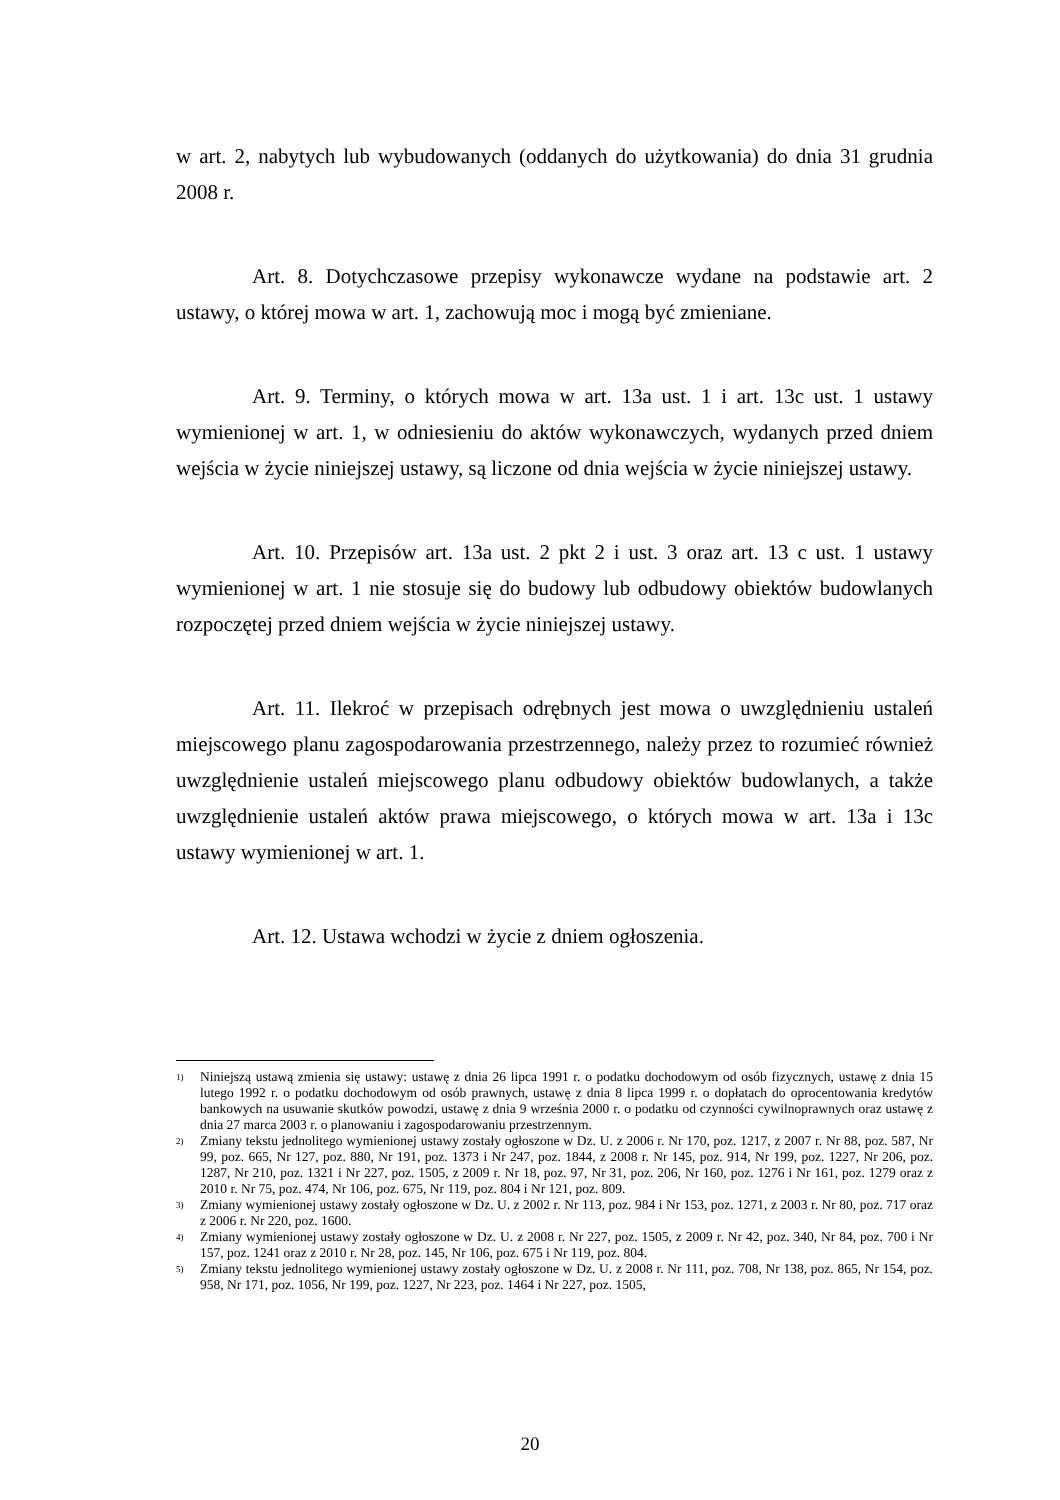w art. 2, nabytych lub wybudowanych (oddanych do użytkowania) do dnia 31 grudnia 2008 r.
Art. 8. Dotychczasowe przepisy wykonawcze wydane na podstawie art. 2 ustawy, o której mowa w art. 1, zachowują moc i mogą być zmieniane.
Art. 9. Terminy, o których mowa w art. 13a ust. 1 i art. 13c ust. 1 ustawy wymienionej w art. 1, w odniesieniu do aktów wykonawczych, wydanych przed dniem wejścia w życie niniejszej ustawy, są liczone od dnia wejścia w życie niniejszej ustawy.
Art. 10. Przepisów art. 13a ust. 2 pkt 2 i ust. 3 oraz art. 13 c ust. 1 ustawy wymienionej w art. 1 nie stosuje się do budowy lub odbudowy obiektów budowlanych rozpoczętej przed dniem wejścia w życie niniejszej ustawy.
Art. 11. Ilekroć w przepisach odrębnych jest mowa o uwzględnieniu ustaleń miejscowego planu zagospodarowania przestrzennego, należy przez to rozumieć również uwzględnienie ustaleń miejscowego planu odbudowy obiektów budowlanych, a także uwzględnienie ustaleń aktów prawa miejscowego, o których mowa w art. 13a i 13c ustawy wymienionej w art. 1.
Art. 12. Ustawa wchodzi w życie z dniem ogłoszenia.
<sup>1)</sup> Niniejszą ustawą zmienia się ustawy: ustawę z dnia 26 lipca 1991 r. o podatku dochodowym od osób fizycznych, ustawę z dnia 15 lutego 1992 r. o podatku dochodowym od osób prawnych, ustawę z dnia 8 lipca 1999 r. o dopłatach do oprocentowania kredytów bankowych na usuwanie skutków powodzi, ustawę z dnia 9 września 2000 r. o podatku od czynności cywilnoprawnych oraz ustawę z dnia 27 marca 2003 r. o planowaniu i zagospodarowaniu przestrzennym.
<sup>2)</sup> Zmiany tekstu jednolitego wymienionej ustawy zostały ogłoszone w Dz. U. z 2006 r. Nr 170, poz. 1217, z 2007 r. Nr 88, poz. 587, Nr 99, poz. 665, Nr 127, poz. 880, Nr 191, poz. 1373 i Nr 247, poz. 1844, z 2008 r. Nr 145, poz. 914, Nr 199, poz. 1227, Nr 206, poz. 1287, Nr 210, poz. 1321 i Nr 227, poz. 1505, z 2009 r. Nr 18, poz. 97, Nr 31, poz. 206, Nr 160, poz. 1276 i Nr 161, poz. 1279 oraz z 2010 r. Nr 75, poz. 474, Nr 106, poz. 675, Nr 119, poz. 804 i Nr 121, poz. 809.
<sup>3)</sup> Zmiany wymienionej ustawy zostały ogłoszone w Dz. U. z 2002 r. Nr 113, poz. 984 i Nr 153, poz. 1271, z 2003 r. Nr 80, poz. 717 oraz z 2006 r. Nr 220, poz. 1600.
<sup>4)</sup> Zmiany wymienionej ustawy zostały ogłoszone w Dz. U. z 2008 r. Nr 227, poz. 1505, z 2009 r. Nr 42, poz. 340, Nr 84, poz. 700 i Nr 157, poz. 1241 oraz z 2010 r. Nr 28, poz. 145, Nr 106, poz. 675 i Nr 119, poz. 804.
<sup>5)</sup> Zmiany tekstu jednolitego wymienionej ustawy zostały ogłoszone w Dz. U. z 2008 r. Nr 111, poz. 708, Nr 138, poz. 865, Nr 154, poz. 958, Nr 171, poz. 1056, Nr 199, poz. 1227, Nr 223, poz. 1464 i Nr 227, poz. 1505,
20